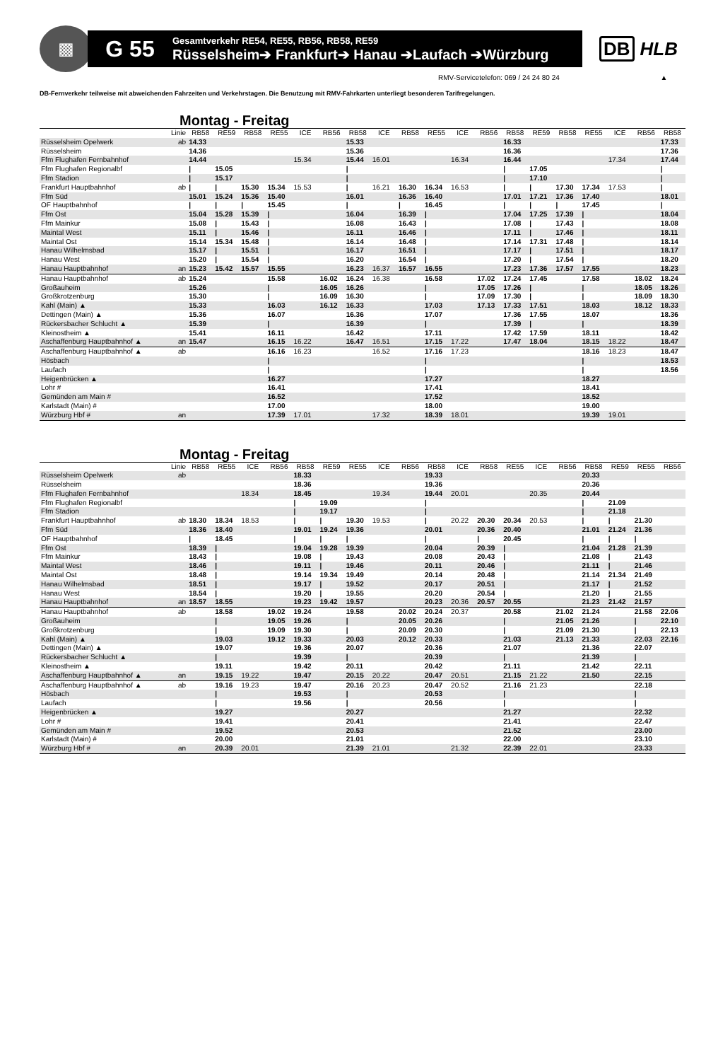▩
G 55
Gesamtverkehr RE54, RE55, RB56, RB58, RE59
Rüsselsheim➔ Frankfurt➔ Hanau ➔Laufach ➔Würzburg
DB HLB
RMV-Servicetelefon: 069 / 24 24 80 24 ▲
DB-Fernverkehr teilweise mit abweichenden Fahrzeiten und Verkehrstagen. Die Benutzung mit RMV-Fahrkarten unterliegt besonderen Tarifregelungen.
Montag - Freitag
| | Linie | RB58 | RE59 | RB58 | RE55 | ICE | RB56 | RB58 | ICE | RB58 | RE55 | ICE | RB56 | RB58 | RE59 | RB58 | RE55 | ICE | RB56 | RB58 |
| --- | --- | --- | --- | --- | --- | --- | --- | --- | --- | --- | --- | --- | --- | --- | --- | --- | --- | --- | --- | --- |
| Rüsselsheim Opelwerk | ab | 14.33 | | | | | | 15.33 | | | | | | 16.33 | | | | | | 17.33 |
| Rüsselsheim | | 14.36 | | | | | | 15.36 | | | | | | 16.36 | | | | | | 17.36 |
| Ffm Flughafen Fernbahnhof | | 14.44 | | | | 15.34 | | 15.44 | 16.01 | | | 16.34 | | 16.44 | | | | 17.34 | | 17.44 |
| Ffm Flughafen Regionalbf | | / | 15.05 | | | | | / | | | | | | / | 17.05 | | | | | / |
| Ffm Stadion | | / | 15.17 | | | | | / | | | | | | / | 17.10 | | | | | / |
| Frankfurt Hauptbahnhof | ab | / | / | 15.30 | 15.34 | 15.53 | | / | 16.21 | 16.30 | 16.34 | 16.53 | | / | / | 17.30 | 17.34 | 17.53 | | / |
| Ffm Süd | | 15.01 | 15.24 | 15.36 | 15.40 | | | 16.01 | | 16.36 | 16.40 | | | 17.01 | 17.21 | 17.36 | 17.40 | | | 18.01 |
| OF Hauptbahnhof | | / | / | / | 15.45 | | | / | | / | 16.45 | | | / | / | / | 17.45 | | | / |
| Ffm Ost | | 15.04 | 15.28 | 15.39 | / | | | 16.04 | | 16.39 | / | | | 17.04 | 17.25 | 17.39 | / | | | 18.04 |
| Ffm Mainkur | | 15.08 | / | 15.43 | / | | | 16.08 | | 16.43 | / | | | 17.08 | / | 17.43 | / | | | 18.08 |
| Maintal West | | 15.11 | / | 15.46 | / | | | 16.11 | | 16.46 | / | | | 17.11 | / | 17.46 | / | | | 18.11 |
| Maintal Ost | | 15.14 | 15.34 | 15.48 | / | | | 16.14 | | 16.48 | / | | | 17.14 | 17.31 | 17.48 | / | | | 18.14 |
| Hanau Wilhelmsbad | | 15.17 | / | 15.51 | / | | | 16.17 | | 16.51 | / | | | 17.17 | / | 17.51 | / | | | 18.17 |
| Hanau West | | 15.20 | / | 15.54 | / | | | 16.20 | | 16.54 | / | | | 17.20 | / | 17.54 | / | | | 18.20 |
| Hanau Hauptbahnhof | an | 15.23 | 15.42 | 15.57 | 15.55 | | | 16.23 | 16.37 | 16.57 | 16.55 | | | 17.23 | 17.36 | 17.57 | 17.55 | | | 18.23 |
| Hanau Hauptbahnhof | ab | 15.24 | | | 15.58 | | 16.02 | 16.24 | 16.38 | | 16.58 | | 17.02 | 17.24 | 17.45 | | 17.58 | | 18.02 | 18.24 |
| Großauheim | | 15.26 | | | / | | 16.05 | 16.26 | | | / | | 17.05 | 17.26 | / | | / | | 18.05 | 18.26 |
| Großkrotzenburg | | 15.30 | | | / | | 16.09 | 16.30 | | | / | | 17.09 | 17.30 | / | | / | | 18.09 | 18.30 |
| Kahl (Main) ▲ | | 15.33 | | | 16.03 | | 16.12 | 16.33 | | | 17.03 | | 17.13 | 17.33 | 17.51 | | 18.03 | | 18.12 | 18.33 |
| Dettingen (Main) ▲ | | 15.36 | | | 16.07 | | | 16.36 | | | 17.07 | | | 17.36 | 17.55 | | 18.07 | | | 18.36 |
| Rückersbacher Schlucht ▲ | | 15.39 | | | / | | | 16.39 | | | / | | | 17.39 | / | | / | | | 18.39 |
| Kleinostheim ▲ | | 15.41 | | | 16.11 | | | 16.42 | | | 17.11 | | | 17.42 | 17.59 | | 18.11 | | | 18.42 |
| Aschaffenburg Hauptbahnhof ▲ | an | 15.47 | | | 16.15 | 16.22 | | 16.47 | 16.51 | | 17.15 | 17.22 | | 17.47 | 18.04 | | 18.15 | 18.22 | | 18.47 |
| Aschaffenburg Hauptbahnhof ▲ | ab | | | | 16.16 | 16.23 | | | 16.52 | | 17.16 | 17.23 | | | | | 18.16 | 18.23 | | 18.47 |
| Hösbach | | | | | / | | | | | | / | | | | | | / | | | 18.53 |
| Laufach | | | | | / | | | | | | / | | | | | | / | | | 18.56 |
| Heigenbrücken ▲ | | | | | 16.27 | | | | | | 17.27 | | | | | | 18.27 | | | |
| Lohr # | | | | | 16.41 | | | | | | 17.41 | | | | | | 18.41 | | | |
| Gemünden am Main # | | | | | 16.52 | | | | | | 17.52 | | | | | | 18.52 | | | |
| Karlstadt (Main) # | | | | | 17.00 | | | | | | 18.00 | | | | | | 19.00 | | | |
| Würzburg Hbf # | an | | | | 17.39 | 17.01 | | | 17.32 | | 18.39 | 18.01 | | | | | 19.39 | 19.01 | | |
Montag - Freitag
| | Linie | RB58 | RE55 | ICE | RB56 | RB58 | RE59 | RE55 | ICE | RB56 | RB58 | ICE | RB58 | RE55 | ICE | RB56 | RB58 | RE59 | RE55 | RB56 |
| --- | --- | --- | --- | --- | --- | --- | --- | --- | --- | --- | --- | --- | --- | --- | --- | --- | --- | --- | --- | --- |
| Rüsselsheim Opelwerk | ab | | | | | 18.33 | | | | | 19.33 | | | | | | 20.33 | | | |
| Rüsselsheim | | | | | | 18.36 | | | | | 19.36 | | | | | | 20.36 | | | |
| Ffm Flughafen Fernbahnhof | | | | 18.34 | | 18.45 | | | 19.34 | | 19.44 | 20.01 | | | 20.35 | | 20.44 | | | |
| Ffm Flughafen Regionalbf | | | | | | / | 19.09 | | | | / | | | | | | / | 21.09 | | |
| Ffm Stadion | | | | | | / | 19.17 | | | | / | | | | | | / | 21.18 | | |
| Frankfurt Hauptbahnhof | ab | 18.30 | 18.34 | 18.53 | | / | / | 19.30 | 19.53 | | / | 20.22 | 20.30 | 20.34 | 20.53 | | / | / | 21.30 | |
| Ffm Süd | | 18.36 | 18.40 | | | 19.01 | 19.24 | 19.36 | | | 20.01 | | 20.36 | 20.40 | | | 21.01 | 21.24 | 21.36 | |
| OF Hauptbahnhof | | / | 18.45 | | | / | / | / | | | / | | / | 20.45 | | | / | / | / | |
| Ffm Ost | | 18.39 | / | | | 19.04 | 19.28 | 19.39 | | | 20.04 | | 20.39 | / | | | 21.04 | 21.28 | 21.39 | |
| Ffm Mainkur | | 18.43 | / | | | 19.08 | / | 19.43 | | | 20.08 | | 20.43 | / | | | 21.08 | / | 21.43 | |
| Maintal West | | 18.46 | / | | | 19.11 | / | 19.46 | | | 20.11 | | 20.46 | / | | | 21.11 | / | 21.46 | |
| Maintal Ost | | 18.48 | / | | | 19.14 | 19.34 | 19.49 | | | 20.14 | | 20.48 | / | | | 21.14 | 21.34 | 21.49 | |
| Hanau Wilhelmsbad | | 18.51 | / | | | 19.17 | / | 19.52 | | | 20.17 | | 20.51 | / | | | 21.17 | / | 21.52 | |
| Hanau West | | 18.54 | / | | | 19.20 | / | 19.55 | | | 20.20 | | 20.54 | / | | | 21.20 | / | 21.55 | |
| Hanau Hauptbahnhof | an | 18.57 | 18.55 | | | 19.23 | 19.42 | 19.57 | | | 20.23 | 20.36 | 20.57 | 20.55 | | | 21.23 | 21.42 | 21.57 | |
| Hanau Hauptbahnhof | ab | | 18.58 | | 19.02 | 19.24 | | 19.58 | | 20.02 | 20.24 | 20.37 | | 20.58 | | 21.02 | 21.24 | | 21.58 | 22.06 |
| Großauheim | | | / | | 19.05 | 19.26 | | / | | 20.05 | 20.26 | | | / | | 21.05 | 21.26 | | / | 22.10 |
| Großkrotzenburg | | | / | | 19.09 | 19.30 | | / | | 20.09 | 20.30 | | | / | | 21.09 | 21.30 | | / | 22.13 |
| Kahl (Main) ▲ | | | 19.03 | | 19.12 | 19.33 | | 20.03 | | 20.12 | 20.33 | | | 21.03 | | 21.13 | 21.33 | | 22.03 | 22.16 |
| Dettingen (Main) ▲ | | | 19.07 | | | 19.36 | | 20.07 | | | 20.36 | | | 21.07 | | | 21.36 | | 22.07 | |
| Rückersbacher Schlucht ▲ | | | / | | | 19.39 | | / | | | 20.39 | | | / | | | 21.39 | | / | |
| Kleinostheim ▲ | | | 19.11 | | | 19.42 | | 20.11 | | | 20.42 | | | 21.11 | | | 21.42 | | 22.11 | |
| Aschaffenburg Hauptbahnhof ▲ | an | | 19.15 | 19.22 | | 19.47 | | 20.15 | 20.22 | | 20.47 | 20.51 | | 21.15 | 21.22 | | 21.50 | | 22.15 | |
| Aschaffenburg Hauptbahnhof ▲ | ab | | 19.16 | 19.23 | | 19.47 | | 20.16 | 20.23 | | 20.47 | 20.52 | | 21.16 | 21.23 | | | | 22.18 | |
| Hösbach | | | / | | | 19.53 | | / | | | 20.53 | | | / | | | | | / | |
| Laufach | | | / | | | 19.56 | | / | | | 20.56 | | | / | | | | | / | |
| Heigenbrücken ▲ | | | 19.27 | | | | | 20.27 | | | | | | 21.27 | | | | | 22.32 | |
| Lohr # | | | 19.41 | | | | | 20.41 | | | | | | 21.41 | | | | | 22.47 | |
| Gemünden am Main # | | | 19.52 | | | | | 20.53 | | | | | | 21.52 | | | | | 23.00 | |
| Karlstadt (Main) # | | | 20.00 | | | | | 21.01 | | | | | | 22.00 | | | | | 23.10 | |
| Würzburg Hbf # | an | | 20.39 | 20.01 | | | | 21.39 | 21.01 | | | 21.32 | | 22.39 | 22.01 | | | | 23.33 | |